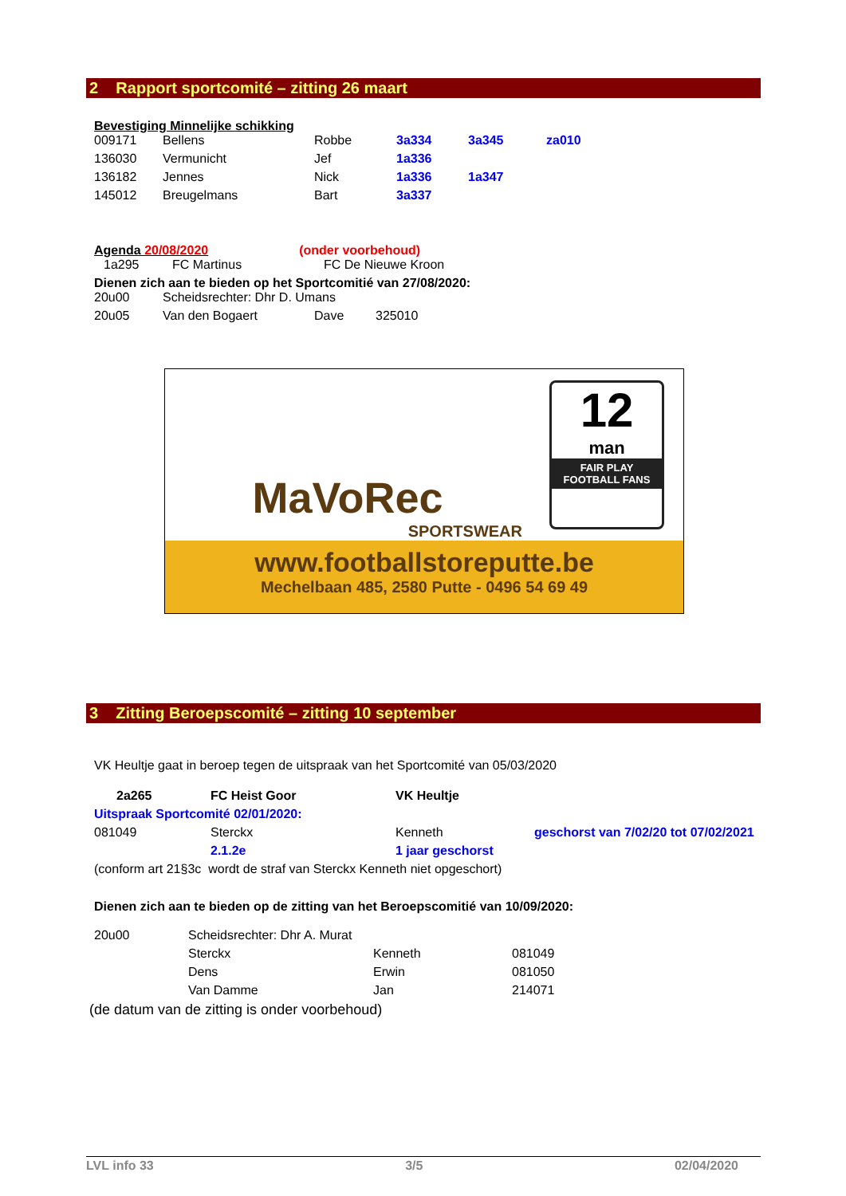2 Rapport sportcomité – zitting 26 maart
Bevestiging Minnelijke schikking
| 009171 | Bellens | Robbe | 3a334 | 3a345 | za010 |
| 136030 | Vermunicht | Jef | 1a336 | | |
| 136182 | Jennes | Nick | 1a336 | 1a347 | |
| 145012 | Breugelmans | Bart | 3a337 | | |
Agenda 20/08/2020 (onder voorbehoud)
| 1a295 | FC Martinus | FC De Nieuwe Kroon |
Dienen zich aan te bieden op het Sportcomitié van 27/08/2020:
| 20u00 | Scheidsrechter: Dhr D. Umans | | |
| 20u05 | Van den Bogaert | Dave | 325010 |
MaVoRec
SPORTSWEAR
12
man
FAIR PLAY FOOTBALL FANS
www.footballstoreputte.be
Mechelbaan 485, 2580 Putte - 0496 54 69 49
3 Zitting Beroepscomité – zitting 10 september
VK Heultje gaat in beroep tegen de uitspraak van het Sportcomité van 05/03/2020
| 2a265 | FC Heist Goor | VK Heultje | |
| Uitspraak Sportcomité 02/01/2020: | | | |
| 081049 | Sterckx | Kenneth | geschorst van 7/02/20 tot 07/02/2021 |
| | 2.1.2e | 1 jaar geschorst | |
| (conform art 21§3c wordt de straf van Sterckx Kenneth niet opgeschort) | | | |
Dienen zich aan te bieden op de zitting van het Beroepscomitié van 10/09/2020:
| 20u00 | Scheidsrechter: Dhr A. Murat | | |
| | Sterckx | Kenneth | 081049 |
| | Dens | Erwin | 081050 |
| | Van Damme | Jan | 214071 |
(de datum van de zitting is onder voorbehoud)
LVL info 33 3/5 02/04/2020